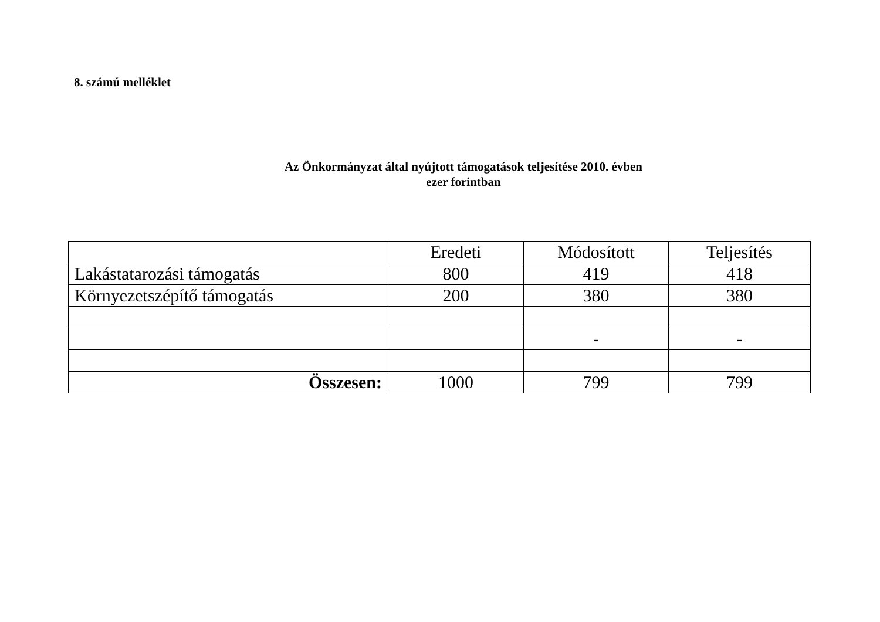8. számú melléklet
Az Önkormányzat által nyújtott támogatások teljesítése 2010. évben
ezer forintban
| | Eredeti | Módosított | Teljesítés |
| --- | --- | --- | --- |
| Lakástatarozási támogatás | 800 | 419 | 418 |
| Környezetszépítő támogatás | 200 | 380 | 380 |
| | | - | - |
| Összesen: | 1000 | 799 | 799 |